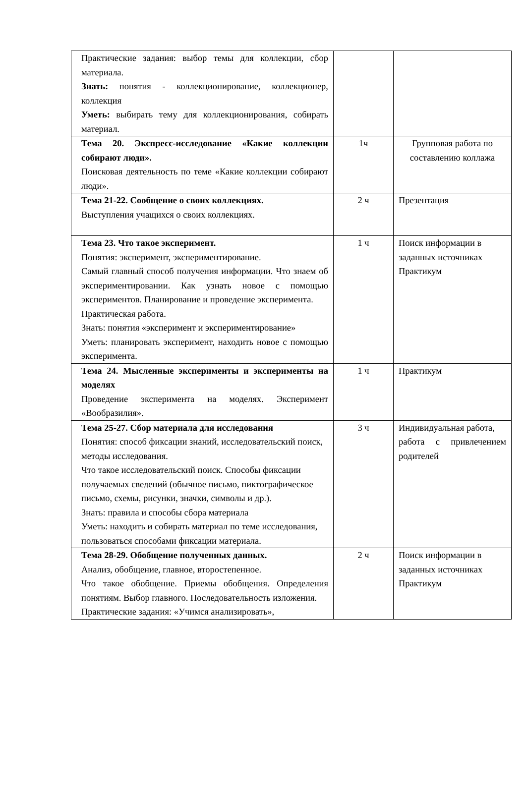| Практические задания: выбор темы для коллекции, сбор материала. Знать: понятия - коллекционирование, коллекционер, коллекция Уметь: выбирать тему для коллекционирования, собирать материал. | | |
| Тема 20. Экспресс-исследование «Какие коллекции собирают люди». Поисковая деятельность по теме «Какие коллекции собирают люди». | 1ч | Групповая работа по составлению коллажа |
| Тема 21-22. Сообщение о своих коллекциях. Выступления учащихся о своих коллекциях. | 2 ч | Презентация |
| Тема 23. Что такое эксперимент. Понятия: эксперимент, экспериментирование. Самый главный способ получения информации. Что знаем об экспериментировании. Как узнать новое с помощью экспериментов. Планирование и проведение эксперимента. Практическая работа. Знать: понятия «эксперимент и экспериментирование» Уметь: планировать эксперимент, находить новое с помощью эксперимента. | 1 ч | Поиск информации в заданных источниках Практикум |
| Тема 24. Мысленные эксперименты и эксперименты на моделях Проведение эксперимента на моделях. Эксперимент «Вообразилия». | 1 ч | Практикум |
| Тема 25-27. Сбор материала для исследования Понятия: способ фиксации знаний, исследовательский поиск, методы исследования. Что такое исследовательский поиск. Способы фиксации получаемых сведений (обычное письмо, пиктографическое письмо, схемы, рисунки, значки, символы и др.). Знать: правила и способы сбора материала Уметь: находить и собирать материал по теме исследования, пользоваться способами фиксации материала. | 3 ч | Индивидуальная работа, работа с привлечением родителей |
| Тема 28-29. Обобщение полученных данных. Анализ, обобщение, главное, второстепенное. Что такое обобщение. Приемы обобщения. Определения понятиям. Выбор главного. Последовательность изложения. Практические задания: «Учимся анализировать», | 2 ч | Поиск информации в заданных источниках Практикум |